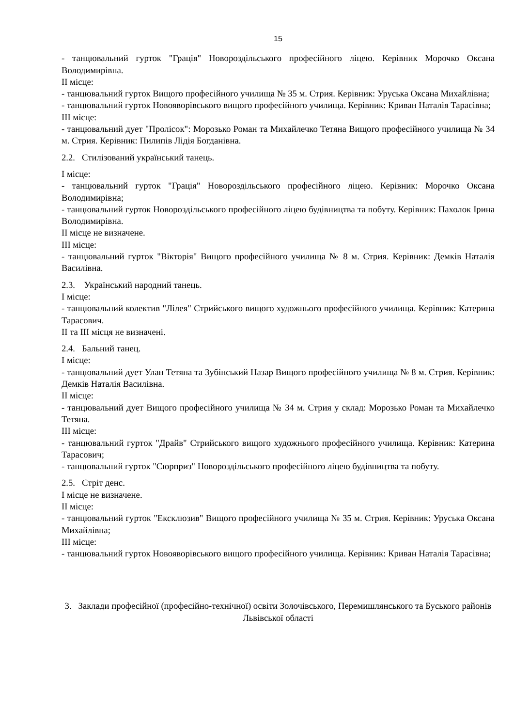15
- танцювальний гурток "Грація" Новороздільського професійного ліцею. Керівник Морочко Оксана Володимирівна.
ІІ місце:
- танцювальний гурток Вищого професійного училища № 35 м. Стрия. Керівник: Уруська Оксана Михайлівна;
- танцювальний гурток Новояворівського вищого професійного училища. Керівник: Криван Наталія Тарасівна;
ІІІ місце:
- танцювальний дует "Пролісок": Морозько Роман та Михайлечко Тетяна Вищого професійного училища № 34 м. Стрия. Керівник: Пилипів Лідія Богданівна.
2.2. Стилізований український танець.
І місце:
- танцювальний гурток "Грація" Новороздільського професійного ліцею. Керівник: Морочко Оксана Володимирівна;
- танцювальний гурток Новороздільського професійного ліцею будівництва та побуту. Керівник: Пахолок Ірина Володимирівна.
ІІ місце не визначене.
ІІІ місце:
- танцювальний гурток "Вікторія" Вищого професійного училища № 8 м. Стрия. Керівник: Демків Наталія Василівна.
2.3. Український народний танець.
І місце:
- танцювальний колектив "Лілея" Стрийського вищого художнього професійного училища. Керівник: Катерина Тарасович.
ІІ та ІІІ місця не визначені.
2.4. Бальний танец.
І місце:
- танцювальний дует Улан Тетяна та Зубінський Назар Вищого професійного училища № 8 м. Стрия. Керівник: Демків Наталія Василівна.
ІІ місце:
- танцювальний дует Вищого професійного училища № 34 м. Стрия у склад: Морозько Роман та Михайлечко Тетяна.
ІІІ місце:
- танцювальний гурток "Драйв" Стрийського вищого художнього професійного училища. Керівник: Катерина Тарасович;
- танцювальний гурток "Сюрприз" Новороздільського професійного ліцею будівництва та побуту.
2.5. Стріт денс.
І місце не визначене.
ІІ місце:
- танцювальний гурток "Ексклюзив" Вищого професійного училища № 35 м. Стрия. Керівник: Уруська Оксана Михайлівна;
ІІІ місце:
- танцювальний гурток Новояворівського вищого професійного училища. Керівник: Криван Наталія Тарасівна;
3. Заклади професійної (професійно-технічної) освіти Золочівського, Перемишлянського та Буського районів Львівської області